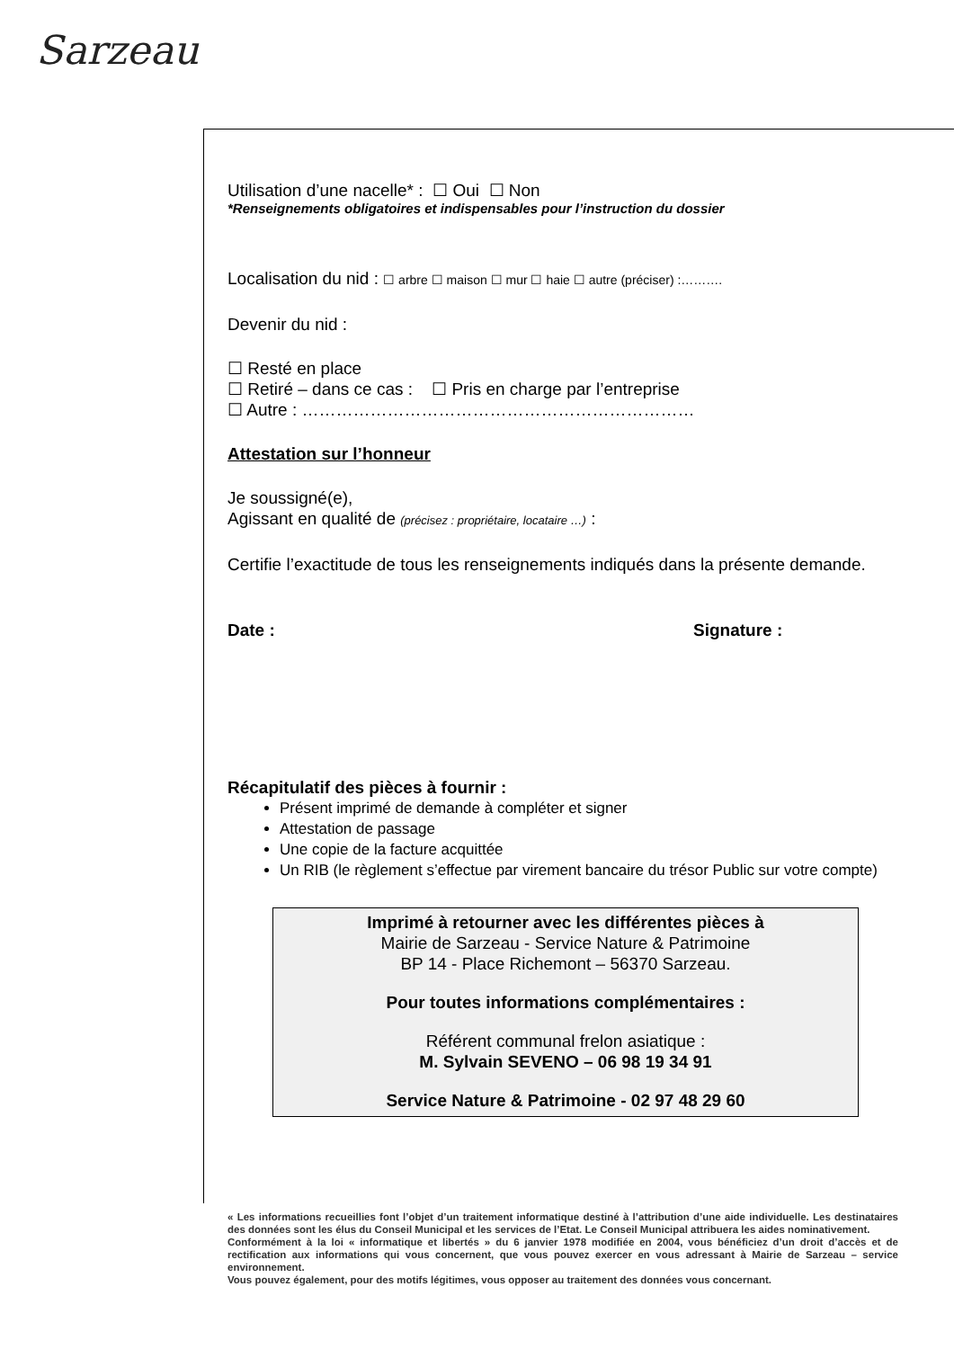Sarzeau
Utilisation d’une nacelle* : ☐ Oui ☐ Non
*Renseignements obligatoires et indispensables pour l’instruction du dossier
Localisation du nid : ☐ arbre ☐ maison ☐ mur ☐ haie ☐ autre (préciser) :……….
Devenir du nid :
☐ Resté en place
☐ Retiré – dans ce cas : ☐ Pris en charge par l’entreprise
☐ Autre : ……………………………………………………………
Attestation sur l’honneur
Je soussigné(e),
Agissant en qualité de (précisez : propriétaire, locataire …) :
Certifie l’exactitude de tous les renseignements indiqués dans la présente demande.
Date : Signature :
Récapitulatif des pièces à fournir :
Présent imprimé de demande à compléter et signer
Attestation de passage
Une copie de la facture acquittée
Un RIB (le règlement s’effectue par virement bancaire du trésor Public sur votre compte)
Imprimé à retourner avec les différentes pièces à
Mairie de Sarzeau - Service Nature & Patrimoine
BP 14 - Place Richemont – 56370 Sarzeau.
Pour toutes informations complémentaires :
Référent communal frelon asiatique :
M. Sylvain SEVENO – 06 98 19 34 91
Service Nature & Patrimoine - 02 97 48 29 60
« Les informations recueillies font l’objet d’un traitement informatique destiné à l’attribution d’une aide individuelle. Les destinataires des données sont les élus du Conseil Municipal et les services de l’Etat. Le Conseil Municipal attribuera les aides nominativement.
Conformément à la loi « informatique et libertés » du 6 janvier 1978 modifiée en 2004, vous bénéficiez d’un droit d’accès et de rectification aux informations qui vous concernent, que vous pouvez exercer en vous adressant à Mairie de Sarzeau – service environnement.
Vous pouvez également, pour des motifs légitimes, vous opposer au traitement des données vous concernant.